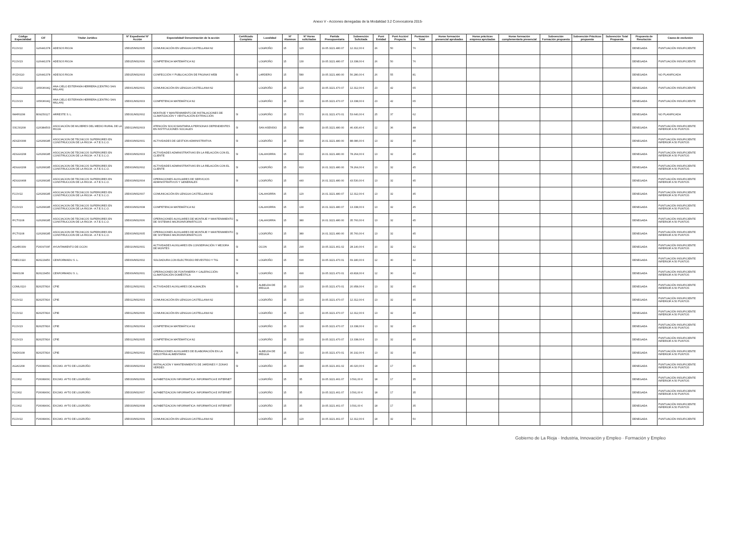Anexo V - Acciones denegadas de la Modalidad 3.2 Convocatoria 2015-
| Código Especialidad | CIF | Titular Jurídico | Nº Expediente/ Nº Acción | Especialidad/ Denominación de la acción | Certificado Completo | Localidad | Nº Alumnos | Nº Horas solicitadas | Partida Presupuestaria | Subvención Solicitada | Punt Entidad | Punt Acción/ Proyecto | Puntuación Total | Horas formación presencial aprobadas | Horas prácticas empresa aprobadas | Horas formación complementaria presencial | Subvención Formación propuesta | Subvención Prácticas propuesta | Subvención Total Propuesta | Propuesta de Resolución | Causa de exclusión |
| --- | --- | --- | --- | --- | --- | --- | --- | --- | --- | --- | --- | --- | --- | --- | --- | --- | --- | --- | --- | --- | --- |
| FCOV22 | G26441378 | ADESOS RIOJA | 15E025/M32/005 | COMUNICACIÓN EN LENGUA CASTELLANA N2 | | LOGROÑO | 15 | 120 | 19.05.3221.480.07 | 12.312,00 € | 26 | 50 | 76 | | | | | | | DENEGADA | PUNTUACIÓN INSUFICIENTE |
| FCOV23 | G26441378 | ADESOS RIOJA | 15E025/M32/006 | COMPETENCIA MATEMÁTICA N2 | | LOGROÑO | 15 | 130 | 19.05.3221.480.07 | 13.338,00 € | 26 | 50 | 76 | | | | | | | DENEGADA | PUNTUACIÓN INSUFICIENTE |
| IFCD0110 | G26441378 | ADESOS RIOJA | 15E025/M32/003 | CONFECCIÓN Y PUBLICACIÓN DE PÁGINAS WEB | SI | LARDERO | 15 | 580 | 19.05.3221.480.00 | 56.280,00 € | 26 | 55 | 81 | | | | | | | DENEGADA | NO PLANIFICADA |
| FCOV22 | 16563604Q | ANA CIELO ESTEFANÍA HERRERA (CENTRO SAN MILLAN) | 15E001/M32/001 | COMUNICACIÓN EN LENGUA CASTELLANA N2 | | LOGROÑO | 15 | 120 | 19.05.3221.470.07 | 12.312,00 € | 23 | 42 | 65 | | | | | | | DENEGADA | PUNTUACIÓN INSUFICIENTE |
| FCOV23 | 16563604Q | ANA CIELO ESTEFANÍA HERRERA (CENTRO SAN MILLAN) | 15E001/M32/003 | COMPETENCIA MATEMÁTICA N2 | | LOGROÑO | 15 | 130 | 19.05.3221.470.07 | 13.338,00 € | 23 | 42 | 65 | | | | | | | DENEGADA | PUNTUACIÓN INSUFICIENTE |
| IMAR0208 | B09250127 | ARRESTE S. L. | 15E031/M32/002 | MONTAJE Y MANTENIMIENTO DE INSTALACIONES DE CLIMATIZACIÓN Y VENTILACIÓN-EXTRACCIÓN | SI | LOGROÑO | 15 | 570 | 16.01.3221.470.01 | 53.640,00 € | 25 | 37 | 62 | | | | | | | DENEGADA | NO PLANIFICADA |
| SSCS0208 | G26384503 | ASOCIACIÓN DE MUJERES DEL MEDIO RURAL DE LA RIOJA | 15E013/M32/003 | ATENCIÓN SOCIOSANITARIA A PERSONAS DEPENDIENTES EN INSTITUCIONES SOCIALES | SI | SAN ASENSIO | 15 | 484 | 19.05.3221.480.00 | 46.430,40 € | 12 | 36 | 48 | | | | | | | DENEGADA | PUNTUACIÓN INSUFICIENTE INFERIOR A 50 PUNTOS |
| ADGD0308 | G26268185 | ASOCIACION DE TECNICOS SUPERIORES EN CONSTRUCCION DE LA RIOJA - A.T.E.S.C.O. | 15E003/M32/001 | ACTIVIDADES DE GESTION ADMINISTRATIVA | SI | LOGROÑO | 15 | 890 | 16.01.3221.480.00 | 88.086,00 € | 13 | 32 | 45 | | | | | | | DENEGADA | PUNTUACIÓN INSUFICIENTE INFERIOR A 50 PUNTOS |
| ADGG0208 | G26268185 | ASOCIACION DE TECNICOS SUPERIORES EN CONSTRUCCION DE LA RIOJA - A.T.E.S.C.O. | 15E003/M32/003 | ACTIVIDADES ADMINISTRATIVAS EN LA RELACIÓN CON EL CLIENTE | SI | CALAHORRA | 15 | 810 | 16.01.3221.480.00 | 78.264,00 € | 13 | 32 | 45 | | | | | | | DENEGADA | PUNTUACIÓN INSUFICIENTE INFERIOR A 50 PUNTOS |
| ADGG0208 | G26268185 | ASOCIACION DE TECNICOS SUPERIORES EN CONSTRUCCION DE LA RIOJA - A.T.E.S.C.O. | 15E003/M32/002 | ACTIVIDADES ADMINISTRATIVAS EN LA RELACIÓN CON EL CLIENTE | SI | LOGROÑO | 15 | 810 | 16.01.3221.480.00 | 78.264,00 € | 13 | 32 | 45 | | | | | | | DENEGADA | PUNTUACIÓN INSUFICIENTE INFERIOR A 50 PUNTOS |
| ADGG0408 | G26268185 | ASOCIACION DE TECNICOS SUPERIORES EN CONSTRUCCION DE LA RIOJA - A.T.E.S.C.O. | 15E003/M32/004 | OPERACIONES AUXILIARES DE SERVICIOS ADMINISTRATIVOS Y GENERALES | SI | LOGROÑO | 15 | 440 | 16.01.3221.480.00 | 43.530,00 € | 13 | 32 | 45 | | | | | | | DENEGADA | PUNTUACIÓN INSUFICIENTE INFERIOR A 50 PUNTOS |
| FCOV22 | G26268185 | ASOCIACION DE TECNICOS SUPERIORES EN CONSTRUCCION DE LA RIOJA - A.T.E.S.C.O. | 15E003/M32/007 | COMUNICACIÓN EN LENGUA CASTELLANA N2 | | CALAHORRA | 15 | 120 | 16.01.3221.480.07 | 12.312,00 € | 13 | 32 | 45 | | | | | | | DENEGADA | PUNTUACIÓN INSUFICIENTE INFERIOR A 50 PUNTOS |
| FCOV23 | G26268185 | ASOCIACION DE TECNICOS SUPERIORES EN CONSTRUCCION DE LA RIOJA - A.T.E.S.C.O. | 15E003/M32/008 | COMPETENCIA MATEMÁTICA N2 | | CALAHORRA | 15 | 130 | 16.01.3221.480.07 | 13.338,00 € | 13 | 32 | 45 | | | | | | | DENEGADA | PUNTUACIÓN INSUFICIENTE INFERIOR A 50 PUNTOS |
| IFCT0108 | G26268185 | ASOCIACION DE TECNICOS SUPERIORES EN CONSTRUCCION DE LA RIOJA - A.T.E.S.C.O. | 15E003/M32/006 | OPERACIONES AUXILIARES DE MONTAJE Y MANTENIMIENTO DE SISTEMAS MICROINFORMÁTICOS | SI | CALAHORRA | 15 | 380 | 16.01.3221.480.00 | 35.760,00 € | 13 | 32 | 45 | | | | | | | DENEGADA | PUNTUACIÓN INSUFICIENTE INFERIOR A 50 PUNTOS |
| IFCT0108 | G26268185 | ASOCIACION DE TECNICOS SUPERIORES EN CONSTRUCCION DE LA RIOJA - A.T.E.S.C.O. | 15E003/M32/005 | OPERACIONES AUXILIARES DE MONTAJE Y MANTENIMIENTO DE SISTEMAS MICROINFORMÁTICOS | SI | LOGROÑO | 15 | 380 | 16.01.3221.480.00 | 35.760,00 € | 13 | 32 | 45 | | | | | | | DENEGADA | PUNTUACIÓN INSUFICIENTE INFERIOR A 50 PUNTOS |
| AGAR0309 | P2609700F | AYUNTAMIENTO DE OCON | 15E010/M32/001 | ACTIVIDADES AUXILIARES EN CONSERVACIÓN Y MEJORA DE MONTES | SI | OCON | 15 | 290 | 19.05.3221.461.02 | 28.140,00 € | 10 | 32 | 42 | | | | | | | DENEGADA | PUNTUACIÓN INSUFICIENTE INFERIOR A 50 PUNTOS |
| FMEC0110 | B26229450 | CENFORMADU S. L. | 15E009/M32/002 | SOLDADURA CON ELECTRODO REVESTIDO Y TIG | SI | LOGROÑO | 15 | 690 | 19.05.3221.470.01 | 69.180,00 € | 12 | 30 | 42 | | | | | | | DENEGADA | PUNTUACIÓN INSUFICIENTE INFERIOR A 50 PUNTOS |
| IMAI0108 | B26229450 | CENFORMADU S. L. | 15E009/M32/001 | OPERACIONES DE FONTANERÍA Y CALEFACCIÓN-CLIMATIZACIÓN DOMÉSTICA | SI | LOGROÑO | 15 | 490 | 19.05.3221.470.01 | 43.818,00 € | 12 | 30 | 42 | | | | | | | DENEGADA | PUNTUACIÓN INSUFICIENTE INFERIOR A 50 PUNTOS |
| COML0110 | B26257816 | CPIE | 15E012/M32/001 | ACTIVIDADES AUXILIARES DE ALMACÉN | SI | ALBELDA DE IREGUA | 15 | 220 | 19.05.3221.470.01 | 20.958,00 € | 13 | 32 | 45 | | | | | | | DENEGADA | PUNTUACIÓN INSUFICIENTE INFERIOR A 50 PUNTOS |
| FCOV22 | B26257816 | CPIE | 15E012/M32/003 | COMUNICACIÓN EN LENGUA CASTELLANA N2 | | LOGROÑO | 15 | 120 | 19.05.3221.470.07 | 12.312,00 € | 13 | 32 | 45 | | | | | | | DENEGADA | PUNTUACIÓN INSUFICIENTE INFERIOR A 50 PUNTOS |
| FCOV22 | B26257816 | CPIE | 15E012/M32/006 | COMUNICACIÓN EN LENGUA CASTELLANA N2 | | LOGROÑO | 15 | 120 | 19.05.3221.470.07 | 12.312,00 € | 13 | 32 | 45 | | | | | | | DENEGADA | PUNTUACIÓN INSUFICIENTE INFERIOR A 50 PUNTOS |
| FCOV23 | B26257816 | CPIE | 15E012/M32/004 | COMPETENCIA MATEMÁTICA N2 | | LOGROÑO | 15 | 130 | 19.05.3221.470.07 | 13.338,00 € | 13 | 32 | 45 | | | | | | | DENEGADA | PUNTUACIÓN INSUFICIENTE INFERIOR A 50 PUNTOS |
| FCOV23 | B26257816 | CPIE | 15E012/M32/005 | COMPETENCIA MATEMÁTICA N2 | | LOGROÑO | 15 | 130 | 19.05.3221.470.07 | 13.338,00 € | 13 | 32 | 45 | | | | | | | DENEGADA | PUNTUACIÓN INSUFICIENTE INFERIOR A 50 PUNTOS |
| INAD0108 | B26257816 | CPIE | 15E012/M32/002 | OPERACIONES AUXILIARES DE ELABORACIÓN EN LA INDUSTRIA ALIMENTARIA | SI | ALBELDA DE IREGUA | 15 | 310 | 19.05.3221.470.01 | 30.192,00 € | 13 | 32 | 45 | | | | | | | DENEGADA | PUNTUACIÓN INSUFICIENTE INFERIOR A 50 PUNTOS |
| AGAO208 | P2608900C | EXCMO. AYTO DE LOGROÑO | 15E033/M32/004 | INSTALACIÓN Y MANTENIMIENTO DE JARDINES Y ZONAS VERDES | SI | LOGROÑO | 15 | 480 | 19.05.3221.461.02 | 46.020,00 € | 18 | 17 | 35 | | | | | | | DENEGADA | PUNTUACIÓN INSUFICIENTE INFERIOR A 50 PUNTOS |
| FCOI02 | P2608900C | EXCMO. AYTO DE LOGROÑO | 15E033/M32/006 | ALFABETIZACION INFORMATICA: INFORMATICA E INTERNET | | LOGROÑO | 15 | 35 | 19.05.3221.461.07 | 3.591,00 € | 18 | 17 | 35 | | | | | | | DENEGADA | PUNTUACIÓN INSUFICIENTE INFERIOR A 50 PUNTOS |
| FCOI02 | P2608900C | EXCMO. AYTO DE LOGROÑO | 15E033/M32/007 | ALFABETIZACION INFORMATICA: INFORMATICA E INTERNET | | LOGROÑO | 15 | 35 | 19.05.3221.461.07 | 3.591,00 € | 18 | 17 | 35 | | | | | | | DENEGADA | PUNTUACIÓN INSUFICIENTE INFERIOR A 50 PUNTOS |
| FCOI02 | P2608900C | EXCMO. AYTO DE LOGROÑO | 15E033/M32/008 | ALFABETIZACION INFORMATICA: INFORMATICA E INTERNET | | LOGROÑO | 15 | 35 | 19.05.3221.461.07 | 3.591,00 € | 18 | 17 | 35 | | | | | | | DENEGADA | PUNTUACIÓN INSUFICIENTE INFERIOR A 50 PUNTOS |
| FCOV22 | P2608900C | EXCMO. AYTO DE LOGROÑO | 15E033/M32/009 | COMUNICACIÓN EN LENGUA CASTELLANA N2 | | LOGROÑO | 15 | 120 | 19.05.3221.461.07 | 12.312,00 € | 18 | 32 | 50 | | | | | | | DENEGADA | PUNTUACIÓN INSUFICIENTE |
Gobierno de La Rioja · Industria, Innovación y Empleo · Formación y Empleo